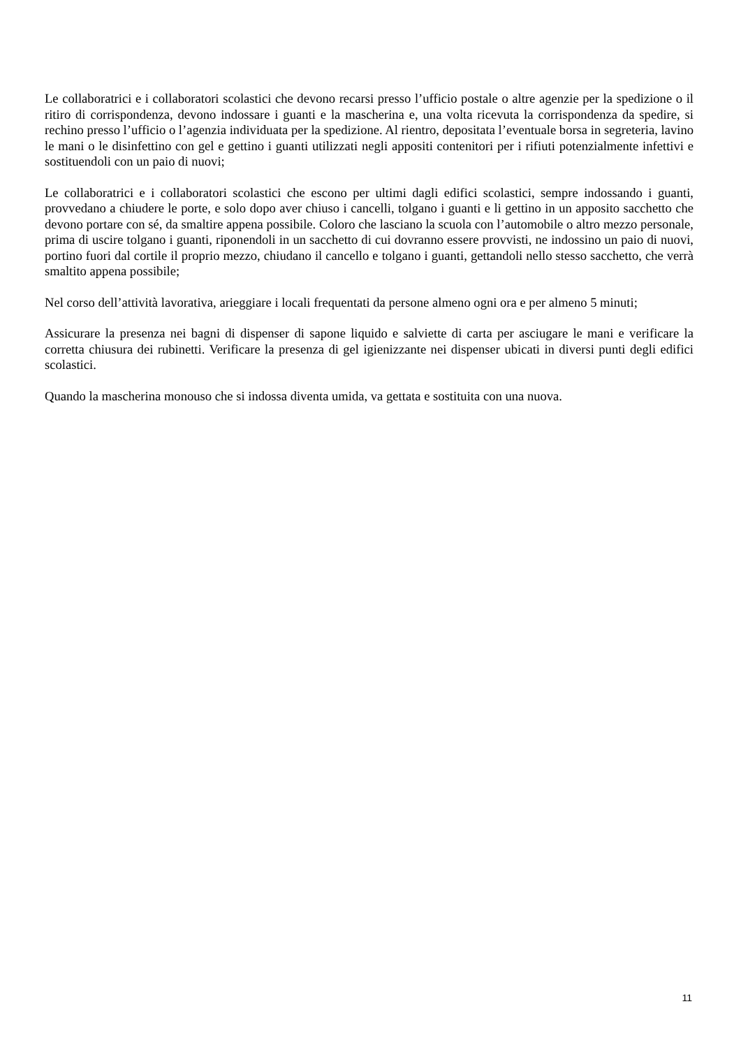Le collaboratrici e i collaboratori scolastici che devono recarsi presso l’ufficio postale o altre agenzie per la spedizione o il ritiro di corrispondenza, devono indossare i guanti e la mascherina e, una volta ricevuta la corrispondenza da spedire, si rechino presso l’ufficio o l’agenzia individuata per la spedizione. Al rientro, depositata l’eventuale borsa in segreteria, lavino le mani o le disinfettino con gel e gettino i guanti utilizzati negli appositi contenitori per i rifiuti potenzialmente infettivi e sostituendoli con un paio di nuovi;
Le collaboratrici e i collaboratori scolastici che escono per ultimi dagli edifici scolastici, sempre indossando i guanti, provvedano a chiudere le porte, e solo dopo aver chiuso i cancelli, tolgano i guanti e li gettino in un apposito sacchetto che devono portare con sé, da smaltire appena possibile. Coloro che lasciano la scuola con l’automobile o altro mezzo personale, prima di uscire tolgano i guanti, riponendoli in un sacchetto di cui dovranno essere provvisti, ne indossino un paio di nuovi, portino fuori dal cortile il proprio mezzo, chiudano il cancello e tolgano i guanti, gettandoli nello stesso sacchetto, che verrà smaltito appena possibile;
Nel corso dell’attività lavorativa, arieggiare i locali frequentati da persone almeno ogni ora e per almeno 5 minuti;
Assicurare la presenza nei bagni di dispenser di sapone liquido e salviette di carta per asciugare le mani e verificare la corretta chiusura dei rubinetti. Verificare la presenza di gel igienizzante nei dispenser ubicati in diversi punti degli edifici scolastici.
Quando la mascherina monouso che si indossa diventa umida, va gettata e sostituita con una nuova.
11